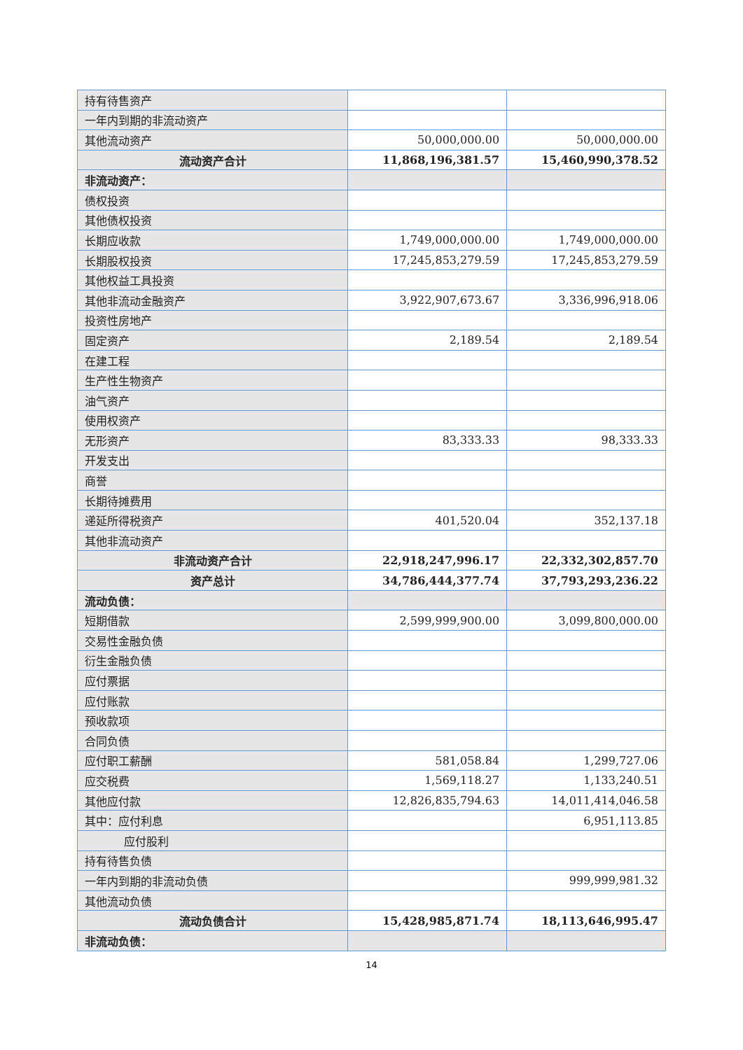| 持有待售资产 | | |
| 一年内到期的非流动资产 | | |
| 其他流动资产 | 50,000,000.00 | 50,000,000.00 |
| 流动资产合计 | 11,868,196,381.57 | 15,460,990,378.52 |
| 非流动资产： | | |
| 债权投资 | | |
| 其他债权投资 | | |
| 长期应收款 | 1,749,000,000.00 | 1,749,000,000.00 |
| 长期股权投资 | 17,245,853,279.59 | 17,245,853,279.59 |
| 其他权益工具投资 | | |
| 其他非流动金融资产 | 3,922,907,673.67 | 3,336,996,918.06 |
| 投资性房地产 | | |
| 固定资产 | 2,189.54 | 2,189.54 |
| 在建工程 | | |
| 生产性生物资产 | | |
| 油气资产 | | |
| 使用权资产 | | |
| 无形资产 | 83,333.33 | 98,333.33 |
| 开发支出 | | |
| 商誉 | | |
| 长期待摊费用 | | |
| 递延所得税资产 | 401,520.04 | 352,137.18 |
| 其他非流动资产 | | |
| 非流动资产合计 | 22,918,247,996.17 | 22,332,302,857.70 |
| 资产总计 | 34,786,444,377.74 | 37,793,293,236.22 |
| 流动负债： | | |
| 短期借款 | 2,599,999,900.00 | 3,099,800,000.00 |
| 交易性金融负债 | | |
| 衍生金融负债 | | |
| 应付票据 | | |
| 应付账款 | | |
| 预收款项 | | |
| 合同负债 | | |
| 应付职工薪酬 | 581,058.84 | 1,299,727.06 |
| 应交税费 | 1,569,118.27 | 1,133,240.51 |
| 其他应付款 | 12,826,835,794.63 | 14,011,414,046.58 |
| 其中：应付利息 | | 6,951,113.85 |
| 应付股利 | | |
| 持有待售负债 | | |
| 一年内到期的非流动负债 | | 999,999,981.32 |
| 其他流动负债 | | |
| 流动负债合计 | 15,428,985,871.74 | 18,113,646,995.47 |
| 非流动负债： | | |
14